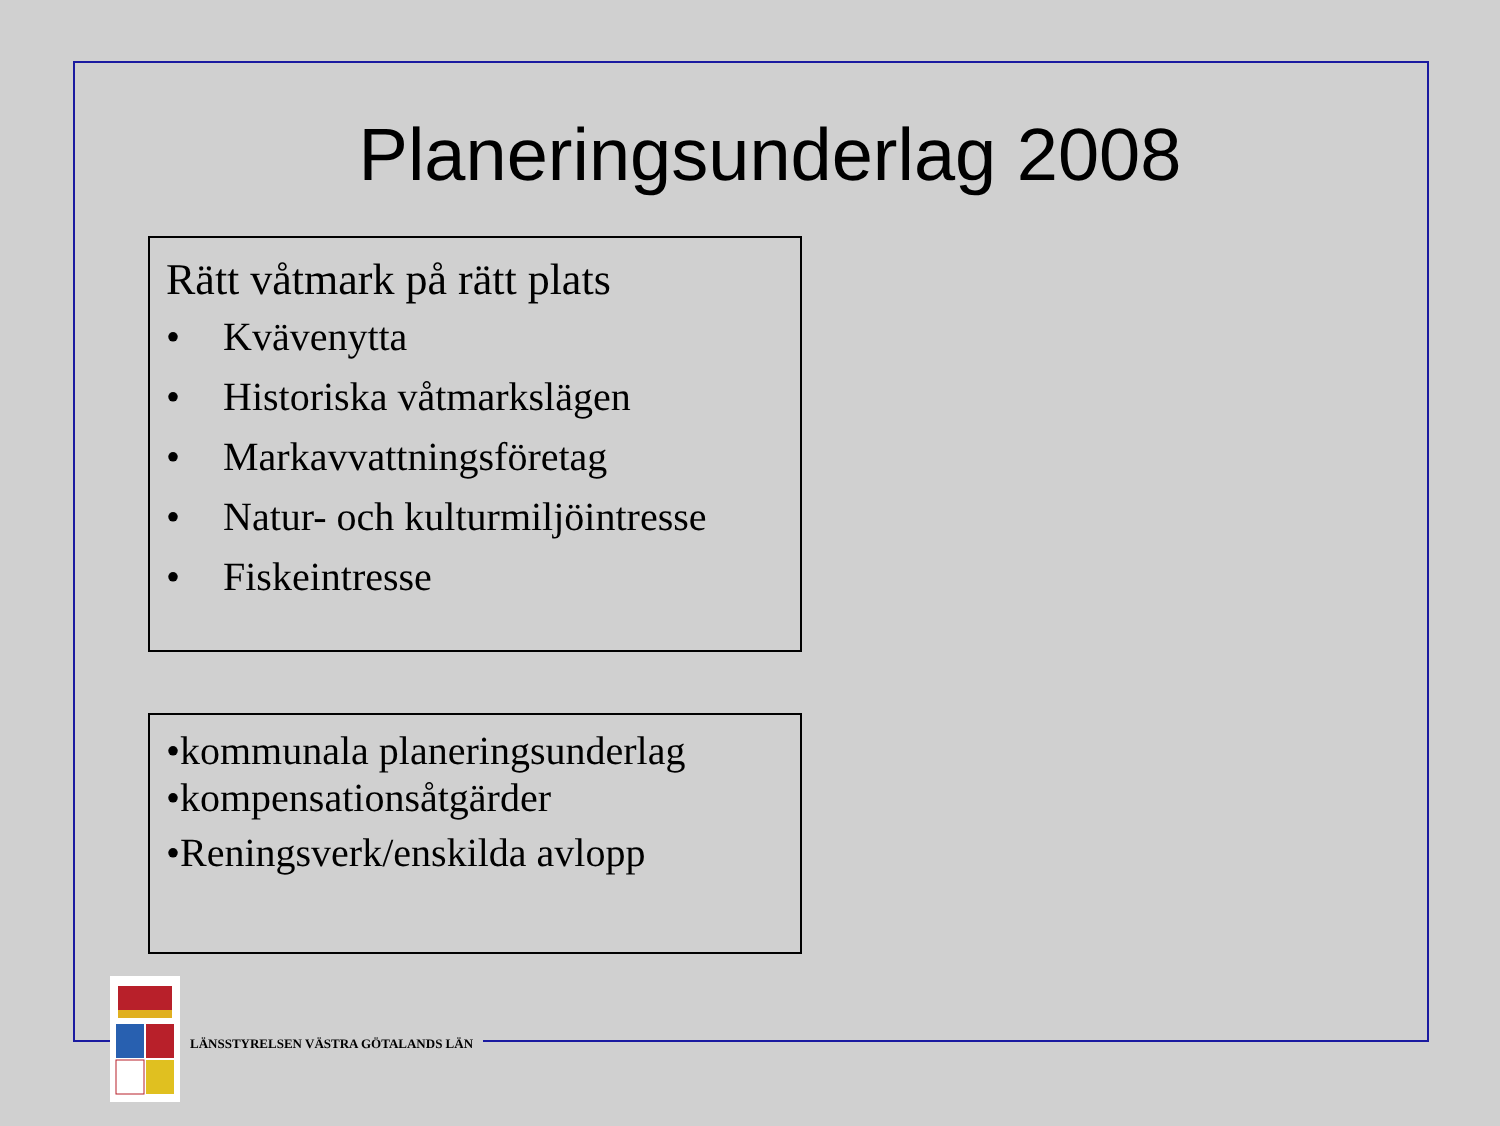Planeringsunderlag 2008
Rätt våtmark på rätt plats
• Kvävenytta
• Historiska våtmarkslägen
• Markavvattningsföretag
• Natur- och kulturmiljöintresse
• Fiskeintresse
•kommunala planeringsunderlag
•kompensationsåtgärder
•Reningsverk/enskilda avlopp
LÄNSSTYRELSEN VÄSTRA GÖTALANDS LÄN